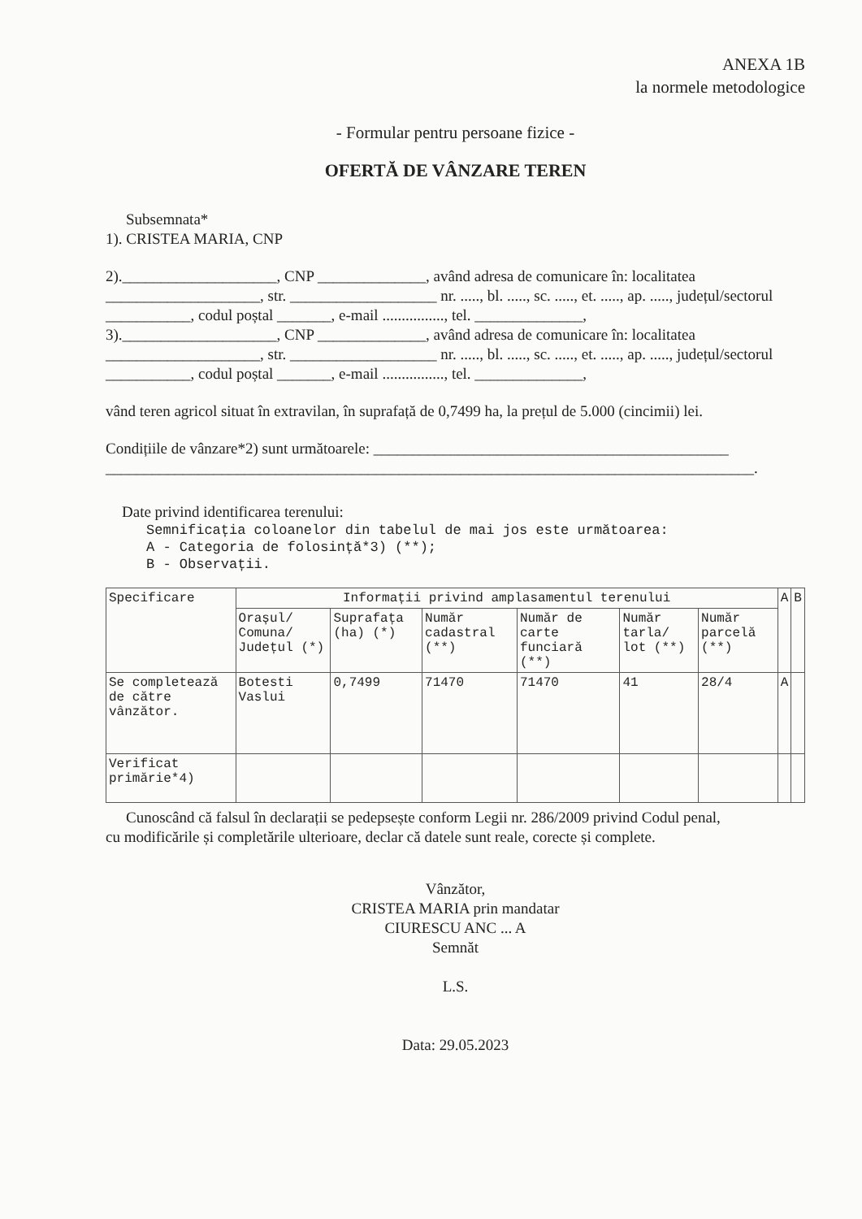ANEXA 1B
la normele metodologice
- Formular pentru persoane fizice -
OFERTĂ DE VÂNZARE TEREN
Subsemnata*
1). CRISTEA MARIA, CNP
2).____________________, CNP ______________, având adresa de comunicare în: localitatea ____________________, str. ___________________ nr. ....., bl. ....., sc. ....., et. ....., ap. ....., județul/sectorul ___________, codul poștal _______, e-mail ................, tel. ______________,
3).____________________, CNP ______________, având adresa de comunicare în: localitatea ____________________, str. ___________________ nr. ....., bl. ....., sc. ....., et. ....., ap. ....., județul/sectorul ___________, codul poștal _______, e-mail ................, tel. ______________,
vând teren agricol situat în extravilan, în suprafață de 0,7499 ha, la prețul de 5.000 (cincimii) lei.
Condițiile de vânzare*2) sunt următoarele: ______________________________________________
____________________________________________________________________________________.
Date privind identificarea terenului:
Semnificația coloanelor din tabelul de mai jos este următoarea:
A - Categoria de folosință*3) (**);
B - Observații.
| Specificare | Informații privind amplasamentul terenului | | | | | | A | B |
| --- | --- | --- | --- | --- | --- | --- | --- | --- |
| | Orașul/ Comuna/ Județul (*) | Suprafața (ha) (*) | Număr cadastral (**) | Număr de carte funciară (**) | Număr tarla/ lot (**) | Număr parcelă (**) | | |
| Se completează de către vânzător. | Botesti Vaslui | 0,7499 | 71470 | 71470 | 41 | 28/4 | A | |
| Verificat primărie*4) | | | | | | | | |
Cunoscând că falsul în declarații se pedepsește conform Legii nr. 286/2009 privind Codul penal,
cu modificările și completările ulterioare, declar că datele sunt reale, corecte și complete.
Vânzător,
CRISTEA MARIA prin mandatar
CIURESCU ANC ... A
Semnăt
L.S.
Data: 29.05.2023